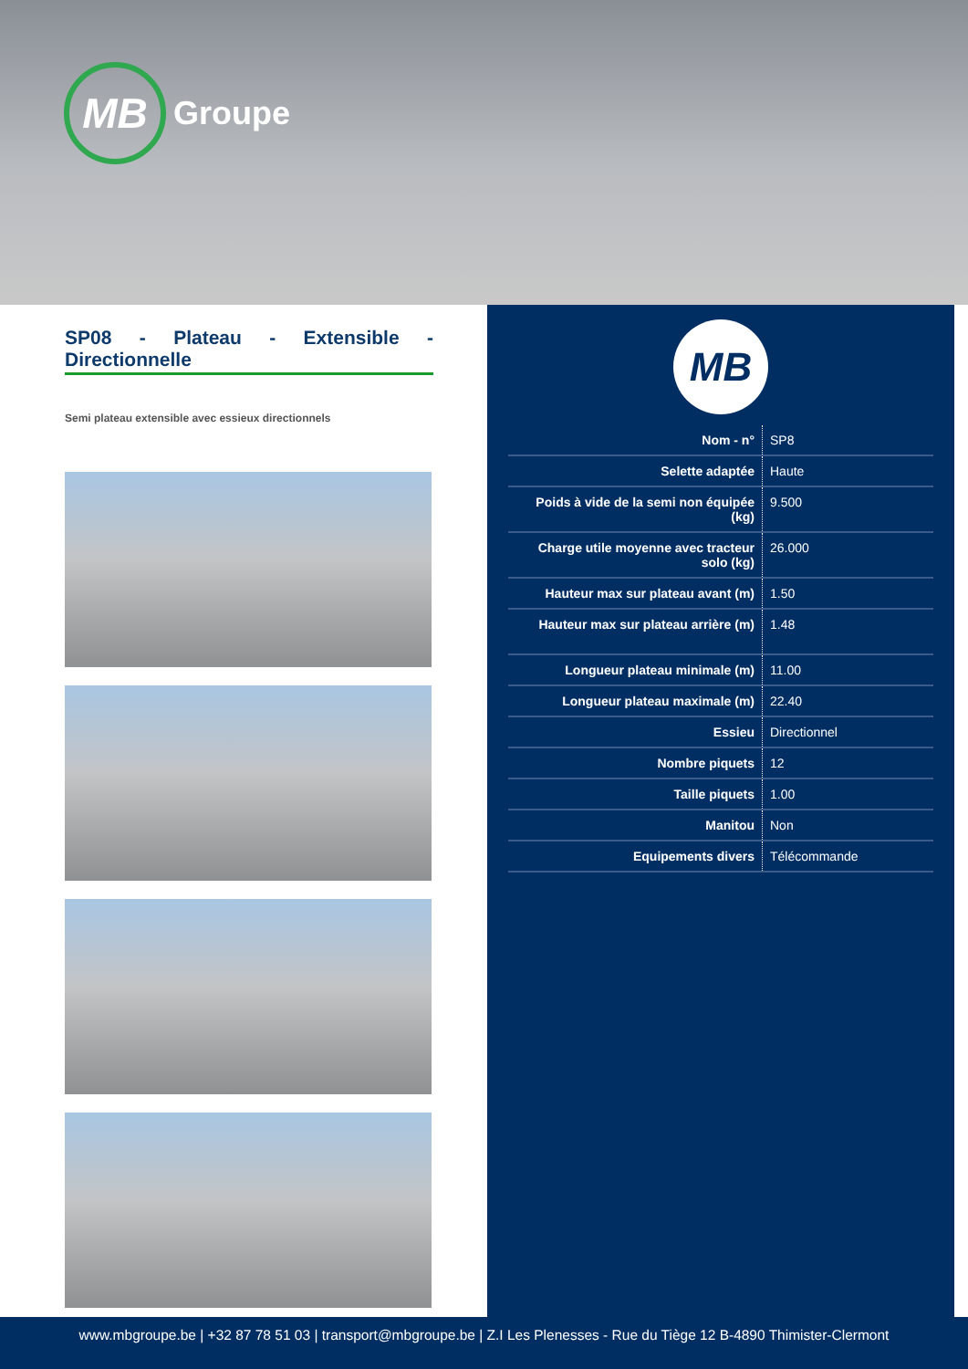MB
Groupe
SP08 - Plateau - Extensible - Directionnelle
Semi plateau extensible avec essieux directionnels
MB
| Nom - n° | SP8 |
| Selette adaptée | Haute |
| Poids à vide de la semi non équipée (kg) | 9.500 |
| Charge utile moyenne avec tracteur solo (kg) | 26.000 |
| Hauteur max sur plateau avant (m) | 1.50 |
| Hauteur max sur plateau arrière (m) | 1.48 |
| Longueur plateau minimale (m) | 11.00 |
| Longueur plateau maximale (m) | 22.40 |
| Essieu | Directionnel |
| Nombre piquets | 12 |
| Taille piquets | 1.00 |
| Manitou | Non |
| Equipements divers | Télécommande |
www.mbgroupe.be | +32 87 78 51 03 | transport@mbgroupe.be | Z.I Les Plenesses - Rue du Tiège 12 B-4890 Thimister-Clermont